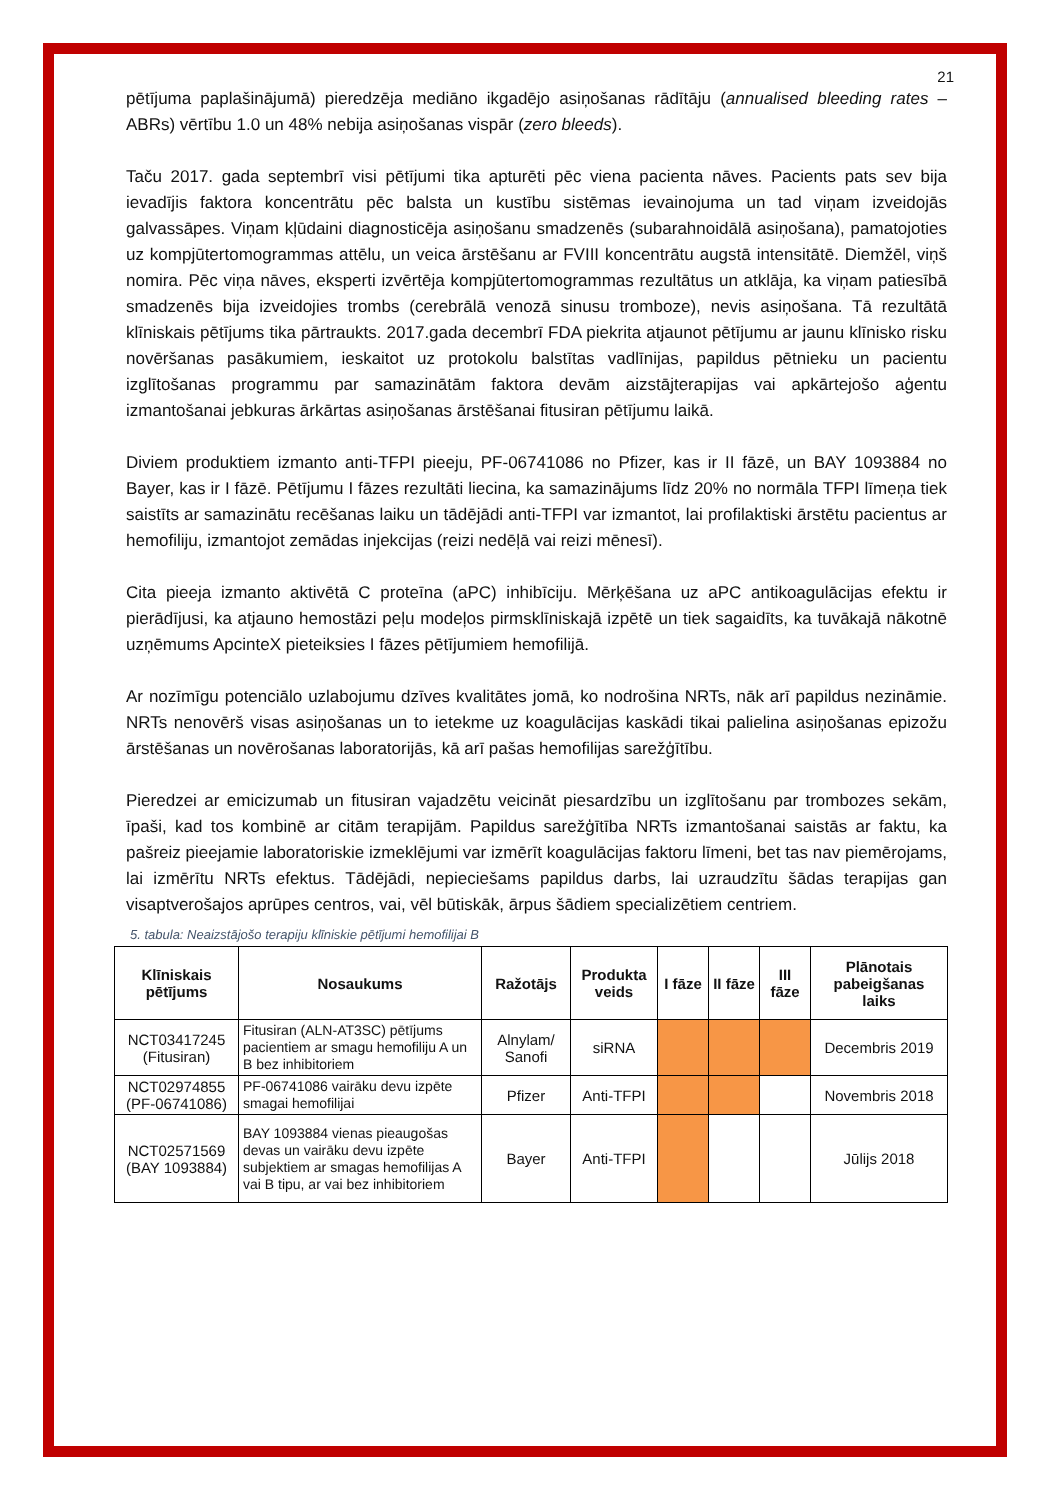21
pētījuma paplašinājumā) pieredzēja mediāno ikgadējo asiņošanas rādītāju (annualised bleeding rates – ABRs) vērtību 1.0 un 48% nebija asiņošanas vispār (zero bleeds).
Taču 2017. gada septembrī visi pētījumi tika apturēti pēc viena pacienta nāves. Pacients pats sev bija ievadījis faktora koncentrātu pēc balsta un kustību sistēmas ievainojuma un tad viņam izveidojās galvassāpes. Viņam kļūdaini diagnosticēja asiņošanu smadzenēs (subarahnoidālā asiņošana), pamatojoties uz kompjūtertomogrammas attēlu, un veica ārstēšanu ar FVIII koncentrātu augstā intensitātē. Diemžēl, viņš nomira. Pēc viņa nāves, eksperti izvērtēja kompjūtertomogrammas rezultātus un atklāja, ka viņam patiesībā smadzenēs bija izveidojies trombs (cerebrālā venozā sinusu tromboze), nevis asiņošana. Tā rezultātā klīniskais pētījums tika pārtraukts. 2017.gada decembrī FDA piekrita atjaunot pētījumu ar jaunu klīnisko risku novēršanas pasākumiem, ieskaitot uz protokolu balstītas vadlīnijas, papildus pētnieku un pacientu izglītošanas programmu par samazinātām faktora devām aizstājterapijas vai apkārtejošo aģentu izmantošanai jebkuras ārkārtas asiņošanas ārstēšanai fitusiran pētījumu laikā.
Diviem produktiem izmanto anti-TFPI pieeju, PF-06741086 no Pfizer, kas ir II fāzē, un BAY 1093884 no Bayer, kas ir I fāzē. Pētījumu I fāzes rezultāti liecina, ka samazinājums līdz 20% no normāla TFPI līmeņa tiek saistīts ar samazinātu recēšanas laiku un tādējādi anti-TFPI var izmantot, lai profilaktiski ārstētu pacientus ar hemofiliju, izmantojot zemādas injekcijas (reizi nedēļā vai reizi mēnesī).
Cita pieeja izmanto aktivētā C proteīna (aPC) inhibīciju. Mērķēšana uz aPC antikoagulācijas efektu ir pierādījusi, ka atjauno hemostāzi peļu modeļos pirmsklīniskajā izpētē un tiek sagaidīts, ka tuvākajā nākotnē uzņēmums ApcinteX pieteiksies I fāzes pētījumiem hemofilijā.
Ar nozīmīgu potenciālo uzlabojumu dzīves kvalitātes jomā, ko nodrošina NRTs, nāk arī papildus nezināmie. NRTs nenovērš visas asiņošanas un to ietekme uz koagulācijas kaskādi tikai palielina asiņošanas epizožu ārstēšanas un novērošanas laboratorijās, kā arī pašas hemofilijas sarežģītību.
Pieredzei ar emicizumab un fitusiran vajadzētu veicināt piesardzību un izglītošanu par trombozes sekām, īpaši, kad tos kombinē ar citām terapijām. Papildus sarežģītība NRTs izmantošanai saistās ar faktu, ka pašreiz pieejamie laboratoriskie izmeklējumi var izmērīt koagulācijas faktoru līmeni, bet tas nav piemērojams, lai izmērītu NRTs efektus. Tādējādi, nepieciešams papildus darbs, lai uzraudzītu šādas terapijas gan visaptverošajos aprūpes centros, vai, vēl būtiskāk, ārpus šādiem specializētiem centriem.
5. tabula: Neaizstājošo terapiju klīniskie pētījumi hemofilijai B
| Klīniskais pētījums | Nosaukums | Ražotājs | Produkta veids | I fāze | II fāze | III fāze | Plānotais pabeigšanas laiks |
| --- | --- | --- | --- | --- | --- | --- | --- |
| NCT03417245 (Fitusiran) | Fitusiran (ALN-AT3SC) pētījums pacientiem ar smagu hemofiliju A un B bez inhibitoriem | Alnylam/ Sanofi | siRNA | | | | Decembris 2019 |
| NCT02974855 (PF-06741086) | PF-06741086 vairāku devu izpēte smagai hemofilijai | Pfizer | Anti-TFPI | | | | Novembris 2018 |
| NCT02571569 (BAY 1093884) | BAY 1093884 vienas pieaugošas devas un vairāku devu izpēte subjektiem ar smagas hemofilijas A vai B tipu, ar vai bez inhibitoriem | Bayer | Anti-TFPI | | | | Jūlijs 2018 |